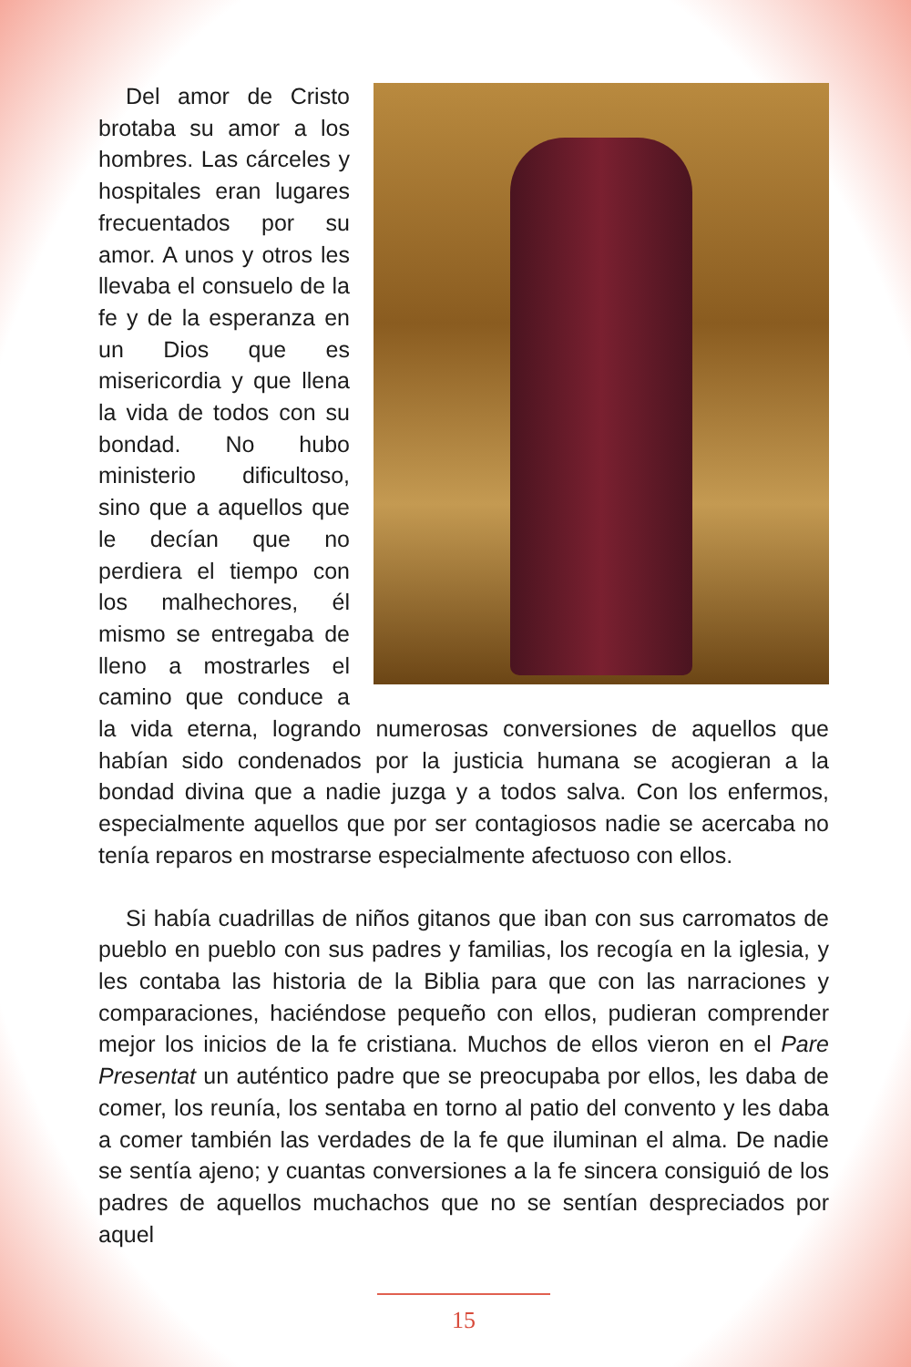Del amor de Cristo brotaba su amor a los hombres. Las cárceles y hospitales eran lugares frecuentados por su amor. A unos y otros les llevaba el consuelo de la fe y de la esperanza en un Dios que es misericordia y que llena la vida de todos con su bondad. No hubo ministerio dificultoso, sino que a aquellos que le decían que no perdiera el tiempo con los malhechores, él mismo se entregaba de lleno a mostrarles el camino que conduce a la vida eterna, logrando numerosas conversiones de aquellos que habían sido condenados por la justicia humana se acogieran a la bondad divina que a nadie juzga y a todos salva. Con los enfermos, especialmente aquellos que por ser contagiosos nadie se acercaba no tenía reparos en mostrarse especialmente afectuoso con ellos.
Si había cuadrillas de niños gitanos que iban con sus carromatos de pueblo en pueblo con sus padres y familias, los recogía en la iglesia, y les contaba las historia de la Biblia para que con las narraciones y comparaciones, haciéndose pequeño con ellos, pudieran comprender mejor los inicios de la fe cristiana. Muchos de ellos vieron en el Pare Presentat un auténtico padre que se preocupaba por ellos, les daba de comer, los reunía, los sentaba en torno al patio del convento y les daba a comer también las verdades de la fe que iluminan el alma. De nadie se sentía ajeno; y cuantas conversiones a la fe sincera consiguió de los padres de aquellos muchachos que no se sentían despreciados por aquel
15